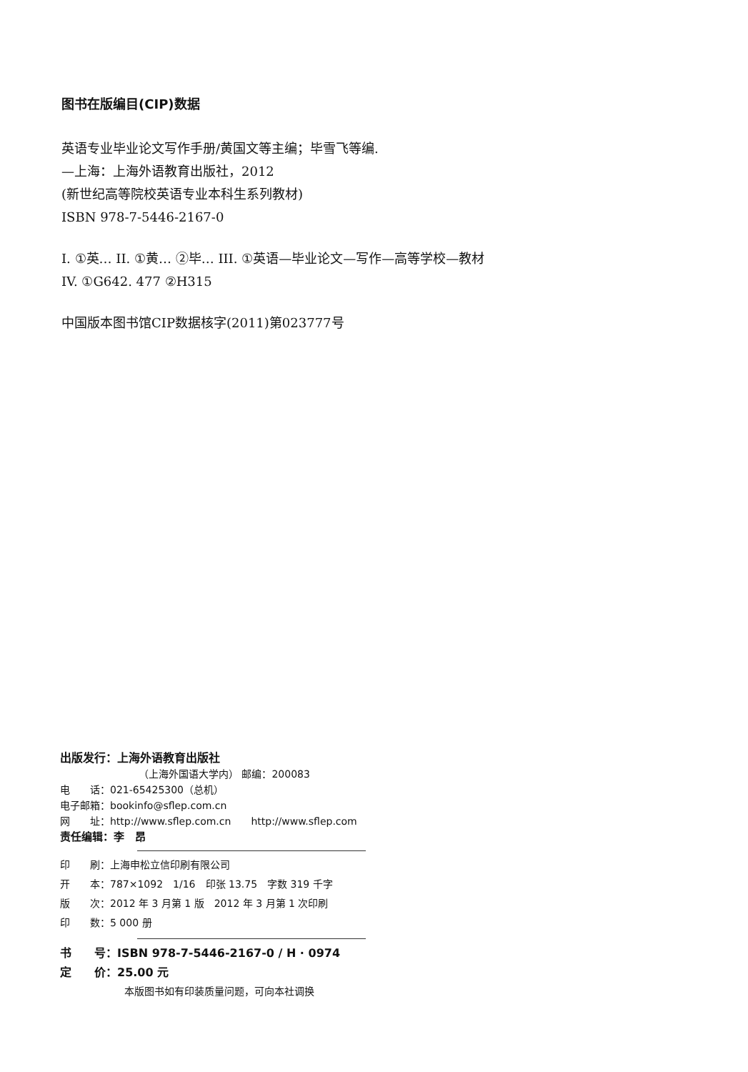图书在版编目(CIP)数据
英语专业毕业论文写作手册/黄国文等主编；毕雪飞等编.
—上海：上海外语教育出版社，2012
(新世纪高等院校英语专业本科生系列教材)
ISBN 978-7-5446-2167-0
I. ①英… II. ①黄… ②毕… III. ①英语—毕业论文—写作—高等学校—教材
IV. ①G642. 477 ②H315
中国版本图书馆CIP数据核字(2011)第023777号
出版发行：上海外语教育出版社
（上海外国语大学内） 邮编：200083
电　　话：021-65425300（总机）
电子邮箱：bookinfo@sflep.com.cn
网　　址：http://www.sflep.com.cn　　http://www.sflep.com
责任编辑：李　昂
印　　刷：上海申松立信印刷有限公司
开　　本：787×1092　1/16　印张 13.75　字数 319 千字
版　　次：2012 年 3 月第 1 版　2012 年 3 月第 1 次印刷
印　　数：5 000 册
书　　号：ISBN 978-7-5446-2167-0 / H · 0974
定　　价：25.00 元
本版图书如有印装质量问题，可向本社调换